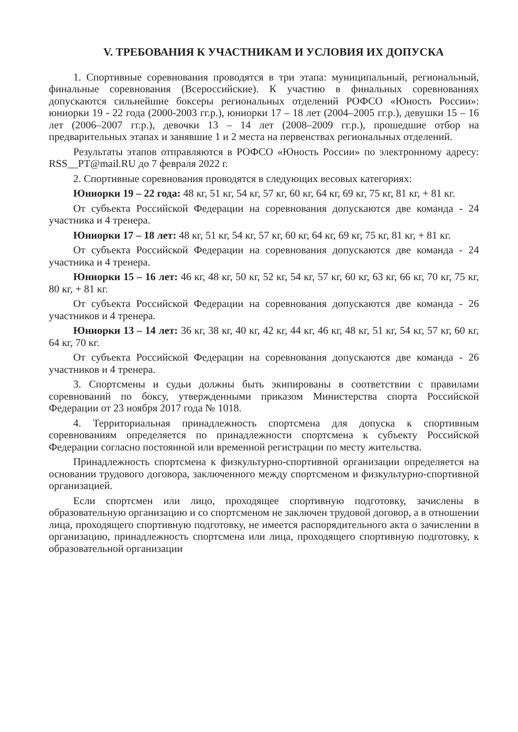V. ТРЕБОВАНИЯ К УЧАСТНИКАМ И УСЛОВИЯ ИХ ДОПУСКА
1. Спортивные соревнования проводятся в три этапа: муниципальный, региональный, финальные соревнования (Всероссийские). К участию в финальных соревнованиях допускаются сильнейшие боксеры региональных отделений РОФСО «Юность России»: юниорки 19 - 22 года (2000-2003 гг.р.), юниорки 17 – 18 лет (2004–2005 гг.р.), девушки 15 – 16 лет (2006–2007 гг.р.), девочки 13 – 14 лет (2008–2009 гг.р.), прошедшие отбор на предварительных этапах и занявшие 1 и 2 места на первенствах региональных отделений.
Результаты этапов отправляются в РОФСО «Юность России» по электронному адресу: RSS__PT@mail.RU до 7 февраля 2022 г.
2. Спортивные соревнования проводятся в следующих весовых категориях:
Юниорки 19 – 22 года: 48 кг, 51 кг, 54 кг, 57 кг, 60 кг, 64 кг, 69 кг, 75 кг, 81 кг, + 81 кг.
От субъекта Российской Федерации на соревнования допускаются две команда - 24 участника и 4 тренера.
Юниорки 17 – 18 лет: 48 кг, 51 кг, 54 кг, 57 кг, 60 кг, 64 кг, 69 кг, 75 кг, 81 кг, + 81 кг.
От субъекта Российской Федерации на соревнования допускаются две команда - 24 участника и 4 тренера.
Юниорки 15 – 16 лет: 46 кг, 48 кг, 50 кг, 52 кг, 54 кг, 57 кг, 60 кг, 63 кг, 66 кг, 70 кг, 75 кг, 80 кг, + 81 кг.
От субъекта Российской Федерации на соревнования допускаются две команда - 26 участников и 4 тренера.
Юниорки 13 – 14 лет: 36 кг, 38 кг, 40 кг, 42 кг, 44 кг, 46 кг, 48 кг, 51 кг, 54 кг, 57 кг, 60 кг, 64 кг, 70 кг.
От субъекта Российской Федерации на соревнования допускаются две команда - 26 участников и 4 тренера.
3. Спортсмены и судьи должны быть экипированы в соответствии с правилами соревнований по боксу, утвержденными приказом Министерства спорта Российской Федерации от 23 ноября 2017 года № 1018.
4. Территориальная принадлежность спортсмена для допуска к спортивным соревнованиям определяется по принадлежности спортсмена к субъекту Российской Федерации согласно постоянной или временной регистрации по месту жительства.
Принадлежность спортсмена к физкультурно-спортивной организации определяется на основании трудового договора, заключенного между спортсменом и физкультурно-спортивной организацией.
Если спортсмен или лицо, проходящее спортивную подготовку, зачислены в образовательную организацию и со спортсменом не заключен трудовой договор, а в отношении лица, проходящего спортивную подготовку, не имеется распорядительного акта о зачислении в организацию, принадлежность спортсмена или лица, проходящего спортивную подготовку, к образовательной организации